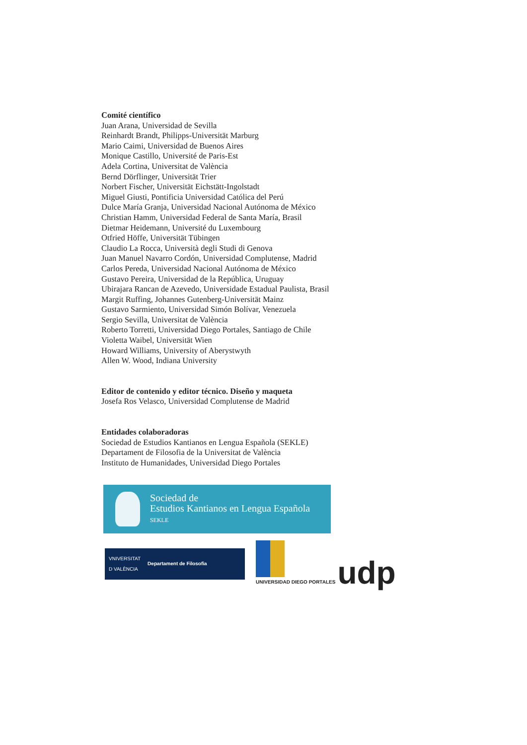Comité científico
Juan Arana, Universidad de Sevilla
Reinhardt Brandt, Philipps-Universität Marburg
Mario Caimi, Universidad de Buenos Aires
Monique Castillo, Université de Paris-Est
Adela Cortina, Universitat de València
Bernd Dörflinger, Universität Trier
Norbert Fischer, Universität Eichstätt-Ingolstadt
Miguel Giusti, Pontificia Universidad Católica del Perú
Dulce María Granja, Universidad Nacional Autónoma de México
Christian Hamm, Universidad Federal de Santa María, Brasil
Dietmar Heidemann, Université du Luxembourg
Otfried Höffe, Universität Tübingen
Claudio La Rocca, Università degli Studi di Genova
Juan Manuel Navarro Cordón, Universidad Complutense, Madrid
Carlos Pereda, Universidad Nacional Autónoma de México
Gustavo Pereira, Universidad de la República, Uruguay
Ubirajara Rancan de Azevedo, Universidade Estadual Paulista, Brasil
Margit Ruffing, Johannes Gutenberg-Universität Mainz
Gustavo Sarmiento, Universidad Simón Bolívar, Venezuela
Sergio Sevilla, Universitat de València
Roberto Torretti, Universidad Diego Portales, Santiago de Chile
Violetta Waibel, Universität Wien
Howard Williams, University of Aberystwyth
Allen W. Wood, Indiana University
Editor de contenido y editor técnico. Diseño y maqueta
Josefa Ros Velasco, Universidad Complutense de Madrid
Entidades colaboradoras
Sociedad de Estudios Kantianos en Lengua Española (SEKLE)
Departament de Filosofia de la Universitat de València
Instituto de Humanidades, Universidad Diego Portales
Sociedad de
Estudios Kantianos en Lengua Española SEKLE
VNIVERSITAT
D VALÈNCIA Departament de Filosofia
UNIVERSIDAD DIEGO PORTALES
udp